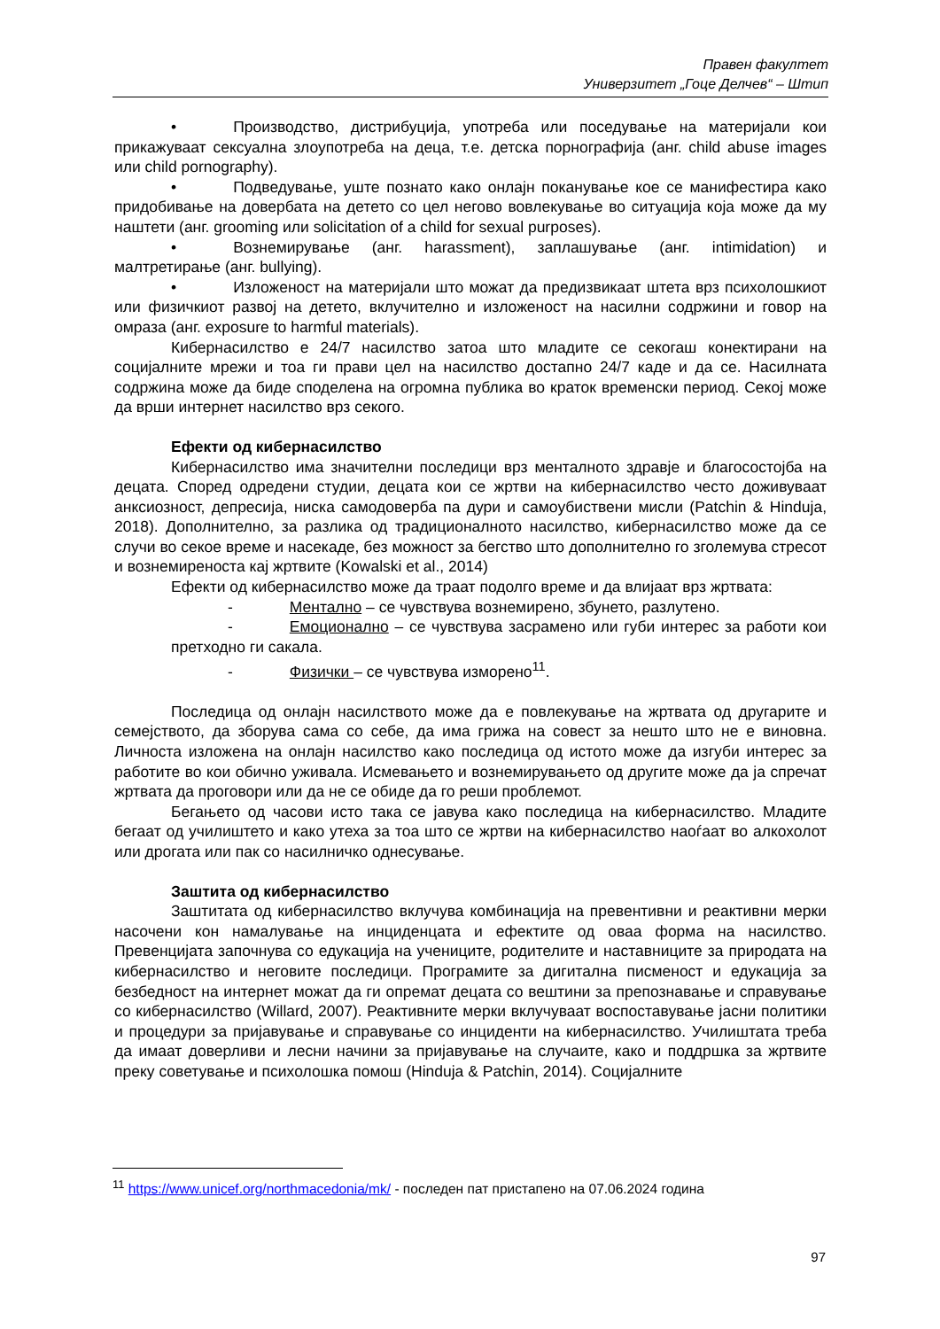Правен факултет
Универзитет „Гоце Делчев“ – Штип
• Производство, дистрибуција, употреба или поседување на материјали кои прикажуваат сексуална злоупотреба на деца, т.е. детска порнографија (анг. child abuse images или child pornography).
• Подведување, уште познато како онлајн поканување кое се манифестира како придобивање на довербата на детето со цел негово вовлекување во ситуација која може да му наштети (анг. grooming или solicitation of a child for sexual purposes).
• Вознемирување (анг. harassment), заплашување (анг. intimidation) и малтретирање (анг. bullying).
• Изложеност на материјали што можат да предизвикаат штета врз психолошкиот или физичкиот развој на детето, вклучително и изложеност на насилни содржини и говор на омраза (анг. exposure to harmful materials).
Кибернасилство е 24/7 насилство затоа што младите се секогаш конектирани на социјалните мрежи и тоа ги прави цел на насилство достапно 24/7 каде и да се. Насилната содржина може да биде споделена на огромна публика во краток временски период. Секој може да врши интернет насилство врз секого.
Ефекти од кибернасилство
Кибернасилство има значителни последици врз менталното здравје и благосостојба на децата. Според одредени студии, децата кои се жртви на кибернасилство често доживуваат анксиозност, депресија, ниска самодоверба па дури и самоубиствени мисли (Patchin & Hinduja, 2018). Дополнително, за разлика од традиционалното насилство, кибернасилство може да се случи во секое време и насекаде, без можност за бегство што дополнително го зголемува стресот и вознемиреноста кај жртвите (Kowalski et al., 2014)
Ефекти од кибернасилство може да траат подолго време и да влијаат врз жртвата:
- Ментално – се чувствува вознемирено, збунето, разлутено.
- Емоционално – се чувствува засрамено или губи интерес за работи кои претходно ги сакала.
- Физички – се чувствува изморено<sup>11</sup>.
Последица од онлајн насилството може да е повлекување на жртвата од другарите и семејството, да зборува сама со себе, да има грижа на совест за нешто што не е виновна. Личноста изложена на онлајн насилство како последица од истото може да изгуби интерес за работите во кои обично уживала. Исмевањето и вознемирувањето од другите може да ја спречат жртвата да проговори или да не се обиде да го реши проблемот.
Бегањето од часови исто така се јавува како последица на кибернасилство. Младите бегаат од училиштето и како утеха за тоа што се жртви на кибернасилство наоѓаат во алкохолот или дрогата или пак со насилничко однесување.
Заштита од кибернасилство
Заштитата од кибернасилство вклучува комбинација на превентивни и реактивни мерки насочени кон намалување на инциденцата и ефектите од оваа форма на насилство. Превенцијата започнува со едукација на учениците, родителите и наставниците за природата на кибернасилство и неговите последици. Програмите за дигитална писменост и едукација за безбедност на интернет можат да ги опремат децата со вештини за препознавање и справување со кибернасилство (Willard, 2007). Реактивните мерки вклучуваат воспоставување јасни политики и процедури за пријавување и справување со инциденти на кибернасилство. Училиштата треба да имаат доверливи и лесни начини за пријавување на случаите, како и поддршка за жртвите преку советување и психолошка помош (Hinduja & Patchin, 2014). Социјалните
<sup>11</sup> https://www.unicef.org/northmacedonia/mk/ - последен пат пристапено на 07.06.2024 година
97